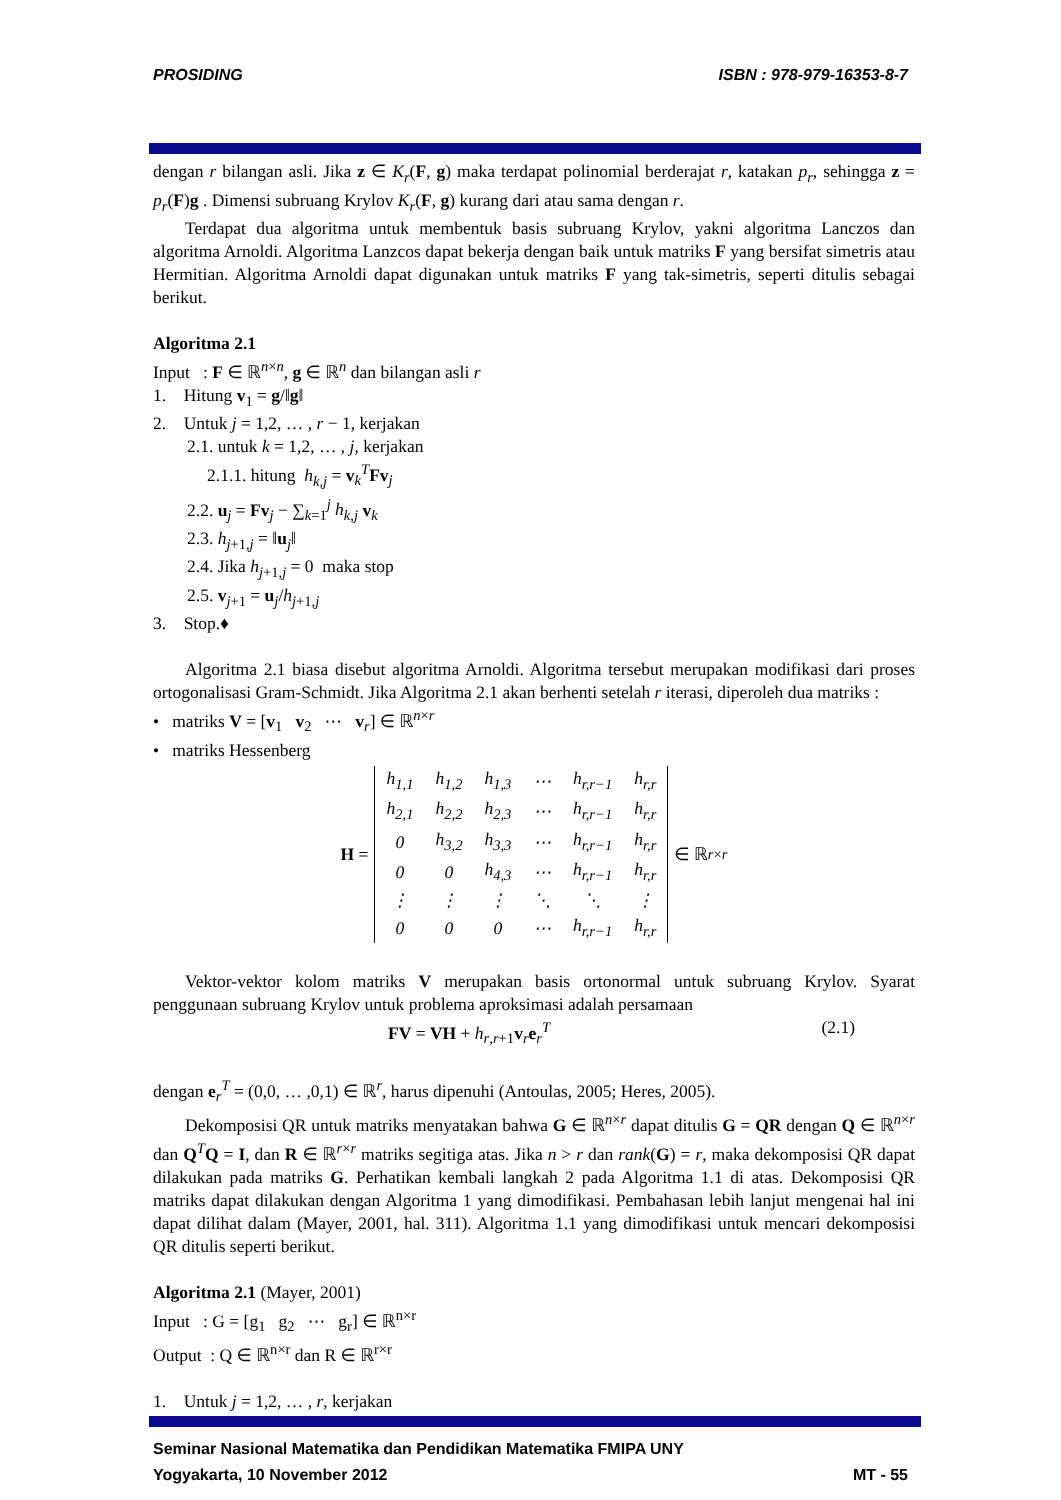PROSIDING ISBN : 978-979-16353-8-7
dengan r bilangan asli. Jika z ∈ K<sub>r</sub>(F, g) maka terdapat polinomial berderajat r, katakan p<sub>r</sub>, sehingga z = p<sub>r</sub>(F)g . Dimensi subruang Krylov K<sub>r</sub>(F, g) kurang dari atau sama dengan r.
Terdapat dua algoritma untuk membentuk basis subruang Krylov, yakni algoritma Lanczos dan algoritma Arnoldi. Algoritma Lanzcos dapat bekerja dengan baik untuk matriks F yang bersifat simetris atau Hermitian. Algoritma Arnoldi dapat digunakan untuk matriks F yang tak-simetris, seperti ditulis sebagai berikut.
Algoritma 2.1
Input : F ∈ ℝ<sup>n×n</sup>, g ∈ ℝ<sup>n</sup> dan bilangan asli r
1. Hitung v<sub>1</sub> = g/‖g‖
2. Untuk j = 1,2, … , r − 1, kerjakan
2.1. untuk k = 1,2, … , j, kerjakan
2.1.1. hitung h<sub>k,j</sub> = v<sub>k</sub><sup>T</sup>Fv<sub>j</sub>
2.2. u<sub>j</sub> = Fv<sub>j</sub> − ∑<sub>k=1</sub><sup>j</sup> h<sub>k,j</sub> v<sub>k</sub>
2.3. h<sub>j+1,j</sub> = ‖u<sub>j</sub>‖
2.4. Jika h<sub>j+1,j</sub> = 0 maka stop
2.5. v<sub>j+1</sub> = u<sub>j</sub>/h<sub>j+1,j</sub>
3. Stop.♦
Algoritma 2.1 biasa disebut algoritma Arnoldi. Algoritma tersebut merupakan modifikasi dari proses ortogonalisasi Gram-Schmidt. Jika Algoritma 2.1 akan berhenti setelah r iterasi, diperoleh dua matriks :
• matriks V = [v<sub>1</sub> v<sub>2</sub> ⋯ v<sub>r</sub>] ∈ ℝ<sup>n×r</sup>
• matriks Hessenberg
H =
| h<sub>1,1</sub> | h<sub>1,2</sub> | h<sub>1,3</sub> | ⋯ | h<sub>r,r−1</sub> | h<sub>r,r</sub> |
| h<sub>2,1</sub> | h<sub>2,2</sub> | h<sub>2,3</sub> | ⋯ | h<sub>r,r−1</sub> | h<sub>r,r</sub> |
| 0 | h<sub>3,2</sub> | h<sub>3,3</sub> | ⋯ | h<sub>r,r−1</sub> | h<sub>r,r</sub> |
| 0 | 0 | h<sub>4,3</sub> | ⋯ | h<sub>r,r−1</sub> | h<sub>r,r</sub> |
| ⋮ | ⋮ | ⋮ | ⋱ | ⋱ | ⋮ |
| 0 | 0 | 0 | ⋯ | h<sub>r,r−1</sub> | h<sub>r,r</sub> |
∈ ℝ<sup>r×r</sup>
Vektor-vektor kolom matriks V merupakan basis ortonormal untuk subruang Krylov. Syarat penggunaan subruang Krylov untuk problema aproksimasi adalah persamaan
FV = VH + h<sub>r,r+1</sub>v<sub>r</sub>e<sub>r</sub><sup>T</sup> (2.1)
dengan e<sub>r</sub><sup>T</sup> = (0,0, … ,0,1) ∈ ℝ<sup>r</sup>, harus dipenuhi (Antoulas, 2005; Heres, 2005).
Dekomposisi QR untuk matriks menyatakan bahwa G ∈ ℝ<sup>n×r</sup> dapat ditulis G = QR dengan Q ∈ ℝ<sup>n×r</sup> dan Q<sup>T</sup>Q = I, dan R ∈ ℝ<sup>r×r</sup> matriks segitiga atas. Jika n > r dan rank(G) = r, maka dekomposisi QR dapat dilakukan pada matriks G. Perhatikan kembali langkah 2 pada Algoritma 1.1 di atas. Dekomposisi QR matriks dapat dilakukan dengan Algoritma 1 yang dimodifikasi. Pembahasan lebih lanjut mengenai hal ini dapat dilihat dalam (Mayer, 2001, hal. 311). Algoritma 1.1 yang dimodifikasi untuk mencari dekomposisi QR ditulis seperti berikut.
Algoritma 2.1 (Mayer, 2001)
Input : G = [g<sub>1</sub> g<sub>2</sub> ⋯ g<sub>r</sub>] ∈ ℝ<sup>n×r</sup>
Output : Q ∈ ℝ<sup>n×r</sup> dan R ∈ ℝ<sup>r×r</sup>
1. Untuk j = 1,2, … , r, kerjakan
Seminar Nasional Matematika dan Pendidikan Matematika FMIPA UNY
Yogyakarta, 10 November 2012 MT - 55